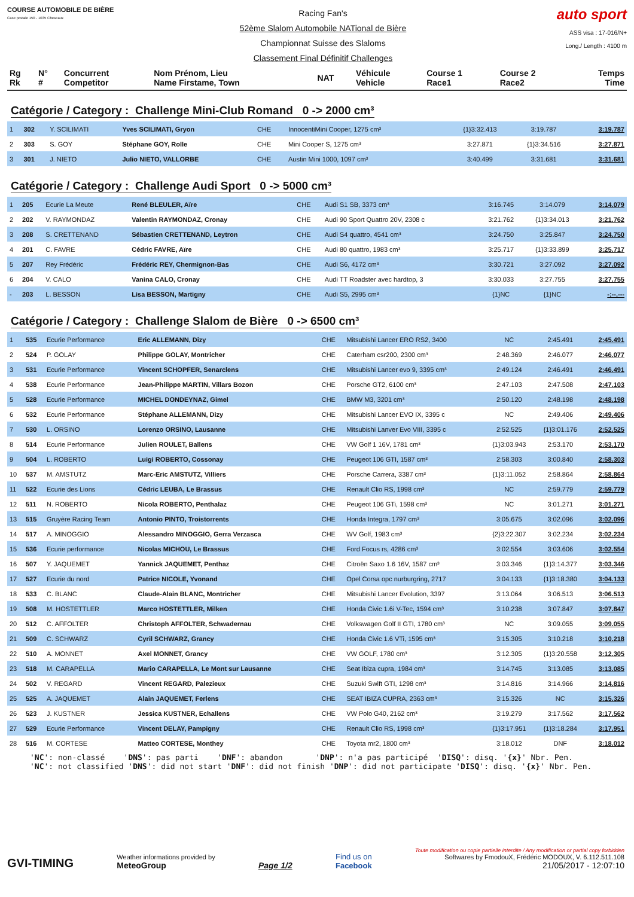COURSE AUTOMOBILE DE BIÈRE
Case postale 150 - 1035 Cheseaux
Racing Fan's
52ème Slalom Automobile NATional de Bière
Championnat Suisse des Slaloms
Classement Final Définitif Challenges
auto sport
ASS visa : 17-016/N+
Long./ Length : 4100 m
| Rg Rk | N° # | Concurrent Competitor | Nom Prénom, Lieu Name Firstame, Town | NAT | Véhicule Vehicle | Course 1 Race1 | Course 2 Race2 | Temps Time |
| --- | --- | --- | --- | --- | --- | --- | --- | --- |
Catégorie / Category : Challenge Mini-Club Romand 0 -> 2000 cm³
| 1 | 302 | Y. SCILIMATI | Yves SCILIMATI, Gryon | CHE | InnocentiMini Cooper, 1275 cm³ | {1}3:32.413 | 3:19.787 | 3:19.787 |
| 2 | 303 | S. GOY | Stéphane GOY, Rolle | CHE | Mini Cooper S, 1275 cm³ | 3:27.871 | {1}3:34.516 | 3:27.871 |
| 3 | 301 | J. NIETO | Julio NIETO, VALLORBE | CHE | Austin Mini 1000, 1097 cm³ | 3:40.499 | 3:31.681 | 3:31.681 |
Catégorie / Category : Challenge Audi Sport 0 -> 5000 cm³
| 1 | 205 | Ecurie La Meute | René BLEULER, Aïre | CHE | Audi S1 SB, 3373 cm³ | 3:16.745 | 3:14.079 | 3:14.079 |
| 2 | 202 | V. RAYMONDAZ | Valentin RAYMONDAZ, Cronay | CHE | Audi 90 Sport Quattro 20V, 2308 c | 3:21.762 | {1}3:34.013 | 3:21.762 |
| 3 | 208 | S. CRETTENAND | Sébastien CRETTENAND, Leytron | CHE | Audi S4 quattro, 4541 cm³ | 3:24.750 | 3:25.847 | 3:24.750 |
| 4 | 201 | C. FAVRE | Cédric FAVRE, Aïre | CHE | Audi 80 quattro, 1983 cm³ | 3:25.717 | {1}3:33.899 | 3:25.717 |
| 5 | 207 | Rey Frédéric | Frédéric REY, Chermignon-Bas | CHE | Audi S6, 4172 cm³ | 3:30.721 | 3:27.092 | 3:27.092 |
| 6 | 204 | V. CALO | Vanina CALO, Cronay | CHE | Audi TT Roadster avec hardtop, 3 | 3:30.033 | 3:27.755 | 3:27.755 |
| - | 203 | L. BESSON | Lisa BESSON, Martigny | CHE | Audi S5, 2995 cm³ | {1}NC | {1}NC | -:--.--- |
Catégorie / Category : Challenge Slalom de Bière 0 -> 6500 cm³
| 1 | 535 | Ecurie Performance | Eric ALLEMANN, Dizy | CHE | Mitsubishi Lancer ERO RS2, 3400 | NC | 2:45.491 | 2:45.491 |
| 2 | 524 | P. GOLAY | Philippe GOLAY, Montricher | CHE | Caterham csr200, 2300 cm³ | 2:48.369 | 2:46.077 | 2:46.077 |
| 3 | 531 | Ecurie Performance | Vincent SCHOPFER, Senarclens | CHE | Mitsubishi Lancer evo 9, 3395 cm³ | 2:49.124 | 2:46.491 | 2:46.491 |
| 4 | 538 | Ecurie Performance | Jean-Philippe MARTIN, Villars Bozon | CHE | Porsche GT2, 6100 cm³ | 2:47.103 | 2:47.508 | 2:47.103 |
| 5 | 528 | Ecurie Performance | MICHEL DONDEYNAZ, Gimel | CHE | BMW M3, 3201 cm³ | 2:50.120 | 2:48.198 | 2:48.198 |
| 6 | 532 | Ecurie Performance | Stéphane ALLEMANN, Dizy | CHE | Mitsubishi Lancer EVO IX, 3395 c | NC | 2:49.406 | 2:49.406 |
| 7 | 530 | L. ORSINO | Lorenzo ORSINO, Lausanne | CHE | Mitsubishi Lanver Evo VIII, 3395 c | 2:52.525 | {1}3:01.176 | 2:52.525 |
| 8 | 514 | Ecurie Performance | Julien ROULET, Ballens | CHE | VW Golf 1 16V, 1781 cm³ | {1}3:03.943 | 2:53.170 | 2:53.170 |
| 9 | 504 | L. ROBERTO | Luigi ROBERTO, Cossonay | CHE | Peugeot 106 GTI, 1587 cm³ | 2:58.303 | 3:00.840 | 2:58.303 |
| 10 | 537 | M. AMSTUTZ | Marc-Eric AMSTUTZ, Villiers | CHE | Porsche Carrera, 3387 cm³ | {1}3:11.052 | 2:58.864 | 2:58.864 |
| 11 | 522 | Ecurie des Lions | Cédric LEUBA, Le Brassus | CHE | Renault Clio RS, 1998 cm³ | NC | 2:59.779 | 2:59.779 |
| 12 | 511 | N. ROBERTO | Nicola ROBERTO, Penthalaz | CHE | Peugeot 106 GTi, 1598 cm³ | NC | 3:01.271 | 3:01.271 |
| 13 | 515 | Gruyère Racing Team | Antonio PINTO, Troistorrents | CHE | Honda Integra, 1797 cm³ | 3:05.675 | 3:02.096 | 3:02.096 |
| 14 | 517 | A. MINOGGIO | Alessandro MINOGGIO, Gerra Verzasca | CHE | WV Golf, 1983 cm³ | {2}3:22.307 | 3:02.234 | 3:02.234 |
| 15 | 536 | Ecurie performance | Nicolas MICHOU, Le Brassus | CHE | Ford Focus rs, 4286 cm³ | 3:02.554 | 3:03.606 | 3:02.554 |
| 16 | 507 | Y. JAQUEMET | Yannick JAQUEMET, Penthaz | CHE | Citroën Saxo 1.6 16V, 1587 cm³ | 3:03.346 | {1}3:14.377 | 3:03.346 |
| 17 | 527 | Ecurie du nord | Patrice NICOLE, Yvonand | CHE | Opel Corsa opc nurburgring, 2717 | 3:04.133 | {1}3:18.380 | 3:04.133 |
| 18 | 533 | C. BLANC | Claude-Alain BLANC, Montricher | CHE | Mitsubishi Lancer Evolution, 3397 | 3:13.064 | 3:06.513 | 3:06.513 |
| 19 | 508 | M. HOSTETTLER | Marco HOSTETTLER, Milken | CHE | Honda Civic 1.6i V-Tec, 1594 cm³ | 3:10.238 | 3:07.847 | 3:07.847 |
| 20 | 512 | C. AFFOLTER | Christoph AFFOLTER, Schwadernau | CHE | Volkswagen Golf II GTI, 1780 cm³ | NC | 3:09.055 | 3:09.055 |
| 21 | 509 | C. SCHWARZ | Cyril SCHWARZ, Grancy | CHE | Honda Civic 1.6 VTi, 1595 cm³ | 3:15.305 | 3:10.218 | 3:10.218 |
| 22 | 510 | A. MONNET | Axel MONNET, Grancy | CHE | VW GOLF, 1780 cm³ | 3:12.305 | {1}3:20.558 | 3:12.305 |
| 23 | 518 | M. CARAPELLA | Mario CARAPELLA, Le Mont sur Lausanne | CHE | Seat Ibiza cupra, 1984 cm³ | 3:14.745 | 3:13.085 | 3:13.085 |
| 24 | 502 | V. REGARD | Vincent REGARD, Palezieux | CHE | Suzuki Swift GTI, 1298 cm³ | 3:14.816 | 3:14.966 | 3:14.816 |
| 25 | 525 | A. JAQUEMET | Alain JAQUEMET, Ferlens | CHE | SEAT IBIZA CUPRA, 2363 cm³ | 3:15.326 | NC | 3:15.326 |
| 26 | 523 | J. KUSTNER | Jessica KUSTNER, Echallens | CHE | VW Polo G40, 2162 cm³ | 3:19.279 | 3:17.562 | 3:17.562 |
| 27 | 529 | Ecurie Performance | Vincent DELAY, Pampigny | CHE | Renault Clio RS, 1998 cm³ | {1}3:17.951 | {1}3:18.284 | 3:17.951 |
| 28 | 516 | M. CORTESE | Matteo CORTESE, Monthey | CHE | Toyota mr2, 1800 cm³ | 3:18.012 | DNF | 3:18.012 |
'NC': non-classé 'DNS': pas parti 'DNF': abandon 'DNP': n'a pas participé 'DISQ': disq. '{x}' Nbr. Pen. 'NC': not classified 'DNS': did not start 'DNF': did not finish 'DNP': did not participate 'DISQ': disq. '{x}' Nbr. Pen.
GVI-TIMING
Weather informations provided by
MeteoGroup
Page 1/2
Find us on
Facebook
Toute modification ou copie partielle interdite / Any modification or partial copy forbidden
Softwares by FmodouX, Frédéric MODOUX, V. 6.112.511.108
21/05/2017 - 12:07:10